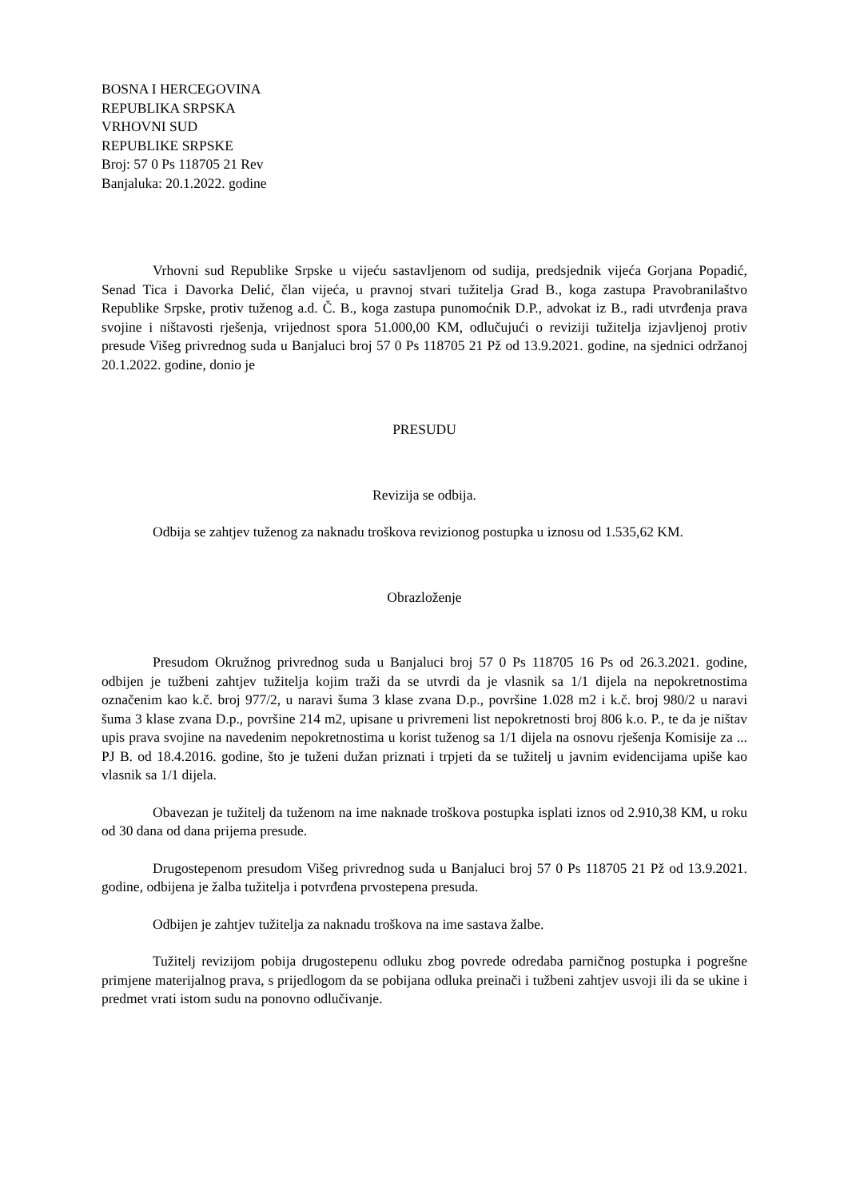BOSNA I HERCEGOVINA
REPUBLIKA SRPSKA
VRHOVNI SUD
REPUBLIKE SRPSKE
Broj: 57 0 Ps 118705 21 Rev
Banjaluka: 20.1.2022. godine
Vrhovni sud Republike Srpske u vijeću sastavljenom od sudija, predsjednik vijeća Gorjana Popadić, Senad Tica i Davorka Delić, član vijeća, u pravnoj stvari tužitelja Grad B., koga zastupa Pravobranilaštvo Republike Srpske, protiv tuženog a.d. Č. B., koga zastupa punomoćnik D.P., advokat iz B., radi utvrđenja prava svojine i ništavosti rješenja, vrijednost spora 51.000,00 KM, odlučujući o reviziji tužitelja izjavljenoj protiv presude Višeg privrednog suda u Banjaluci broj 57 0 Ps 118705 21 Pž od 13.9.2021. godine, na sjednici održanoj 20.1.2022. godine, donio je
PRESUDU
Revizija se odbija.
Odbija se zahtjev tuženog za naknadu troškova revizionog postupka u iznosu od 1.535,62 KM.
Obrazloženje
Presudom Okružnog privrednog suda u Banjaluci broj 57 0 Ps 118705 16 Ps od 26.3.2021. godine, odbijen je tužbeni zahtjev tužitelja kojim traži da se utvrdi da je vlasnik sa 1/1 dijela na nepokretnostima označenim kao k.č. broj 977/2, u naravi šuma 3 klase zvana D.p., površine 1.028 m2 i k.č. broj 980/2 u naravi šuma 3 klase zvana D.p., površine 214 m2, upisane u privremeni list nepokretnosti broj 806 k.o. P., te da je ništav upis prava svojine na navedenim nepokretnostima u korist tuženog sa 1/1 dijela na osnovu rješenja Komisije za ... PJ B. od 18.4.2016. godine, što je tuženi dužan priznati i trpjeti da se tužitelj u javnim evidencijama upiše kao vlasnik sa 1/1 dijela.
Obavezan je tužitelj da tuženom na ime naknade troškova postupka isplati iznos od 2.910,38 KM, u roku od 30 dana od dana prijema presude.
Drugostepenom presudom Višeg privrednog suda u Banjaluci broj 57 0 Ps 118705 21 Pž od 13.9.2021. godine, odbijena je žalba tužitelja i potvrđena prvostepena presuda.
Odbijen je zahtjev tužitelja za naknadu troškova na ime sastava žalbe.
Tužitelj revizijom pobija drugostepenu odluku zbog povrede odredaba parničnog postupka i pogrešne primjene materijalnog prava, s prijedlogom da se pobijana odluka preinači i tužbeni zahtjev usvoji ili da se ukine i predmet vrati istom sudu na ponovno odlučivanje.